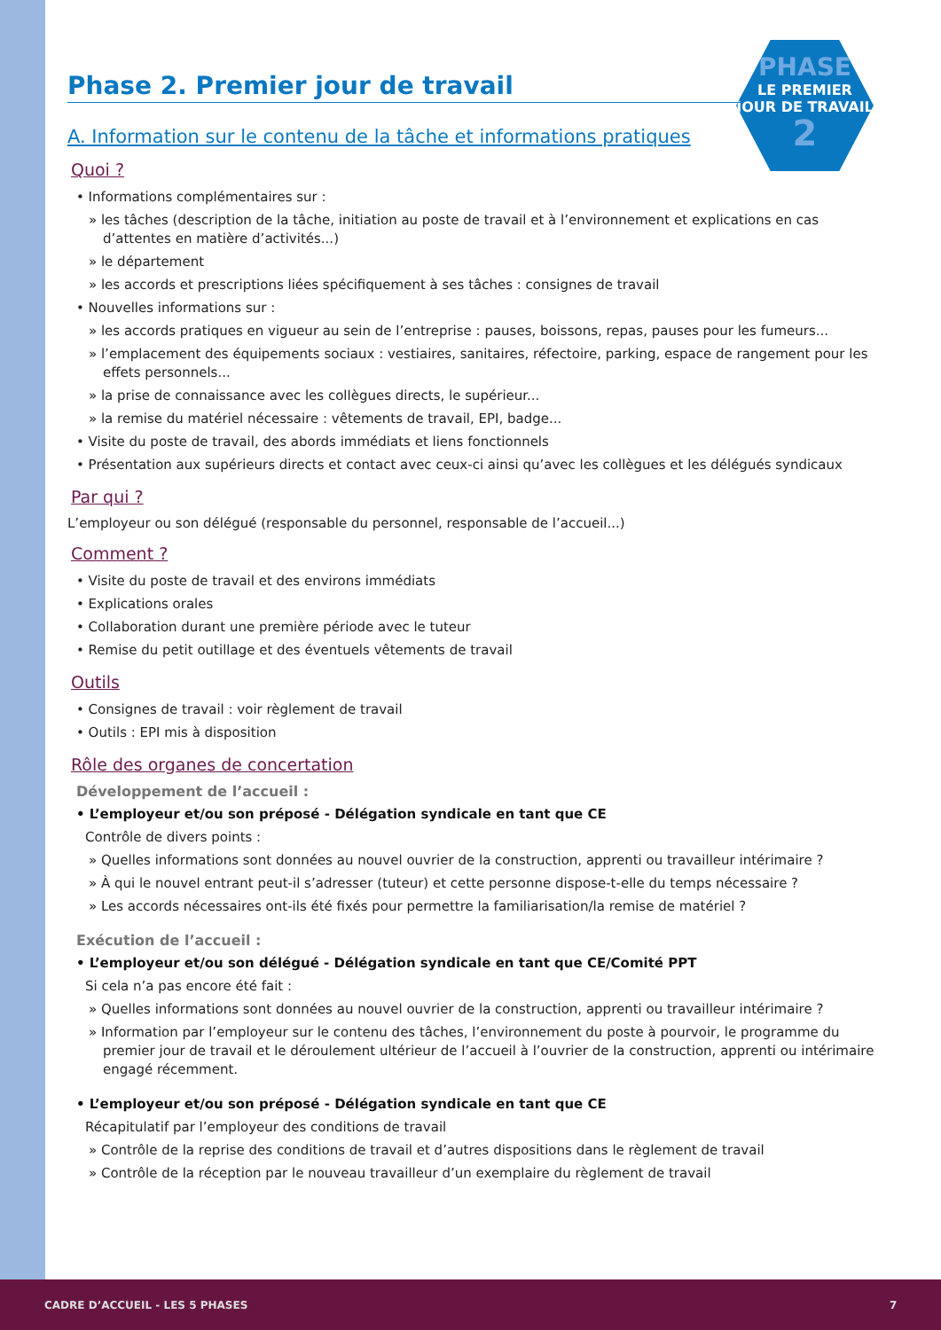PHASE
LE PREMIER
JOUR DE TRAVAIL
2
Phase 2. Premier jour de travail
A. Information sur le contenu de la tâche et informations pratiques
Quoi ?
• Informations complémentaires sur :
» les tâches (description de la tâche, initiation au poste de travail et à l’environnement et explications en cas d’attentes en matière d’activités...)
» le département
» les accords et prescriptions liées spécifiquement à ses tâches : consignes de travail
• Nouvelles informations sur :
» les accords pratiques en vigueur au sein de l’entreprise : pauses, boissons, repas, pauses pour les fumeurs...
» l’emplacement des équipements sociaux : vestiaires, sanitaires, réfectoire, parking, espace de rangement pour les effets personnels...
» la prise de connaissance avec les collègues directs, le supérieur...
» la remise du matériel nécessaire : vêtements de travail, EPI, badge...
• Visite du poste de travail, des abords immédiats et liens fonctionnels
• Présentation aux supérieurs directs et contact avec ceux-ci ainsi qu’avec les collègues et les délégués syndicaux
Par qui ?
L’employeur ou son délégué (responsable du personnel, responsable de l’accueil...)
Comment ?
• Visite du poste de travail et des environs immédiats
• Explications orales
• Collaboration durant une première période avec le tuteur
• Remise du petit outillage et des éventuels vêtements de travail
Outils
• Consignes de travail : voir règlement de travail
• Outils : EPI mis à disposition
Rôle des organes de concertation
Développement de l’accueil :
• L’employeur et/ou son préposé - Délégation syndicale en tant que CE
Contrôle de divers points :
» Quelles informations sont données au nouvel ouvrier de la construction, apprenti ou travailleur intérimaire ?
» À qui le nouvel entrant peut-il s’adresser (tuteur) et cette personne dispose-t-elle du temps nécessaire ?
» Les accords nécessaires ont-ils été fixés pour permettre la familiarisation/la remise de matériel ?
Exécution de l’accueil :
• L’employeur et/ou son délégué - Délégation syndicale en tant que CE/Comité PPT
Si cela n’a pas encore été fait :
» Quelles informations sont données au nouvel ouvrier de la construction, apprenti ou travailleur intérimaire ?
» Information par l’employeur sur le contenu des tâches, l’environnement du poste à pourvoir, le programme du premier jour de travail et le déroulement ultérieur de l’accueil à l’ouvrier de la construction, apprenti ou intérimaire engagé récemment.
• L’employeur et/ou son préposé - Délégation syndicale en tant que CE
Récapitulatif par l’employeur des conditions de travail
» Contrôle de la reprise des conditions de travail et d’autres dispositions dans le règlement de travail
» Contrôle de la réception par le nouveau travailleur d’un exemplaire du règlement de travail
CADRE D’ACCUEIL - LES 5 PHASES 7